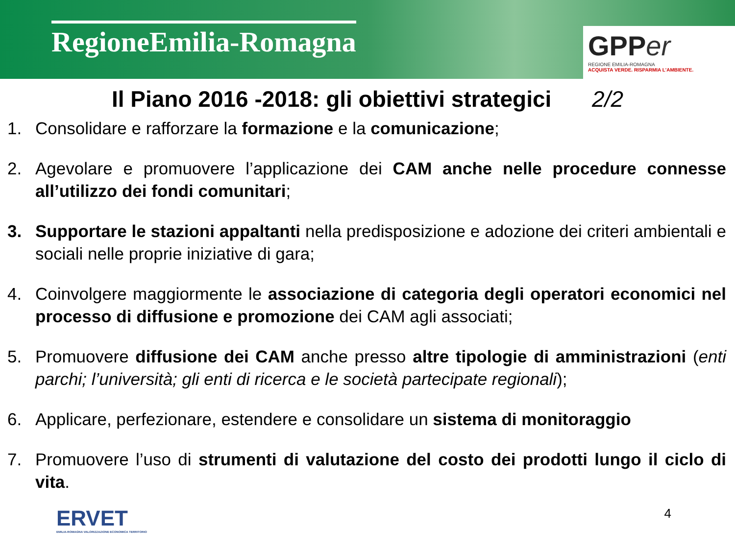RegioneEmilia-Romagna
GPP er
REGIONE EMILIA-ROMAGNA
ACQUISTA VERDE. RISPARMIA L'AMBIENTE.
Il Piano 2016 -2018: gli obiettivi strategici 2/2
1. Consolidare e rafforzare la formazione e la comunicazione;
2. Agevolare e promuovere l’applicazione dei CAM anche nelle procedure connesse all’utilizzo dei fondi comunitari;
3. Supportare le stazioni appaltanti nella predisposizione e adozione dei criteri ambientali e sociali nelle proprie iniziative di gara;
4. Coinvolgere maggiormente le associazione di categoria degli operatori economici nel processo di diffusione e promozione dei CAM agli associati;
5. Promuovere diffusione dei CAM anche presso altre tipologie di amministrazioni (enti parchi; l’università; gli enti di ricerca e le società partecipate regionali);
6. Applicare, perfezionare, estendere e consolidare un sistema di monitoraggio
7. Promuovere l’uso di strumenti di valutazione del costo dei prodotti lungo il ciclo di vita.
ERVET
EMILIA-ROMAGNA VALORIZZAZIONE ECONOMICA TERRITORIO
4